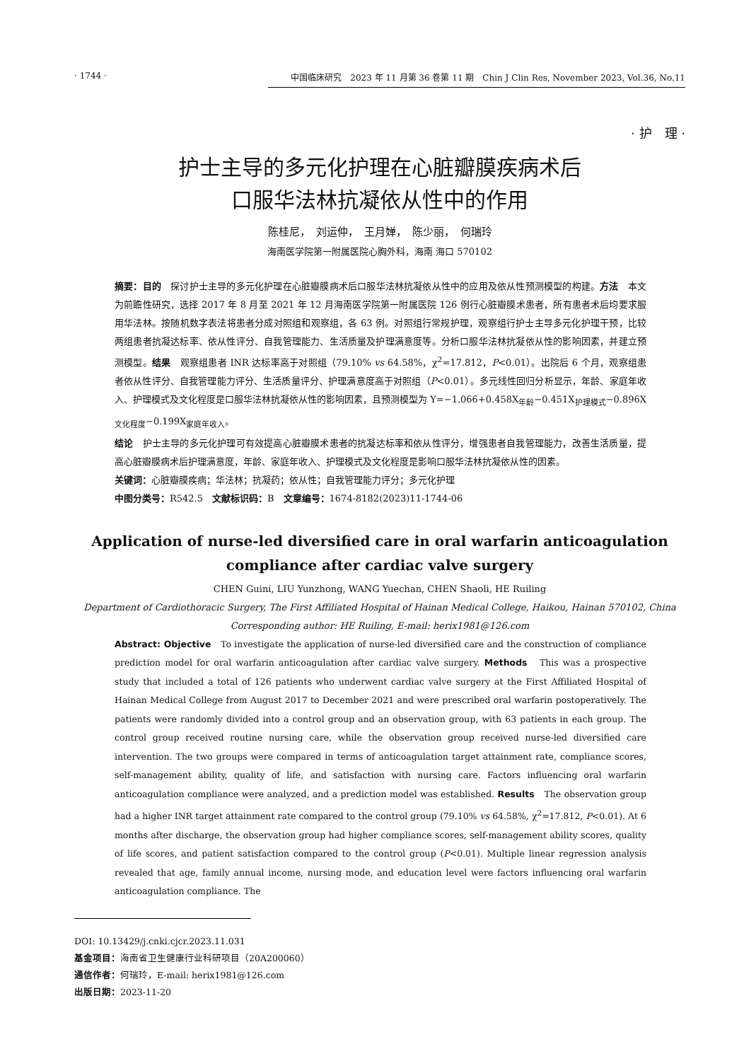· 1744 · 中国临床研究　2023 年 11 月第 36 卷第 11 期　Chin J Clin Res, November 2023, Vol.36, No.11
· 护　理 ·
护士主导的多元化护理在心脏瓣膜疾病术后
口服华法林抗凝依从性中的作用
陈桂尼，　刘运仲，　王月婵，　陈少丽，　何瑞玲
海南医学院第一附属医院心胸外科，海南 海口 570102
摘要：目的　探讨护士主导的多元化护理在心脏瓣膜病术后口服华法林抗凝依从性中的应用及依从性预测模型的构建。方法　本文为前瞻性研究，选择 2017 年 8 月至 2021 年 12 月海南医学院第一附属医院 126 例行心脏瓣膜术患者，所有患者术后均要求服用华法林。按随机数字表法将患者分成对照组和观察组，各 63 例。对照组行常规护理，观察组行护士主导多元化护理干预，比较两组患者抗凝达标率、依从性评分、自我管理能力、生活质量及护理满意度等。分析口服华法林抗凝依从性的影响因素，并建立预测模型。结果　观察组患者 INR 达标率高于对照组（79.10% vs 64.58%，χ<sup>2</sup>=17.812，P<0.01）。出院后 6 个月，观察组患者依从性评分、自我管理能力评分、生活质量评分、护理满意度高于对照组（P<0.01）。多元线性回归分析显示，年龄、家庭年收入、护理模式及文化程度是口服华法林抗凝依从性的影响因素，且预测模型为 Y=−1.066+0.458X<sub>年龄</sub>−0.451X<sub>护理模式</sub>−0.896X<sub>文化程度</sub>−0.199X<sub>家庭年收入</sub>。
结论　护士主导的多元化护理可有效提高心脏瓣膜术患者的抗凝达标率和依从性评分，增强患者自我管理能力，改善生活质量，提高心脏瓣膜病术后护理满意度，年龄、家庭年收入、护理模式及文化程度是影响口服华法林抗凝依从性的因素。
关键词：心脏瓣膜疾病；华法林；抗凝药；依从性；自我管理能力评分；多元化护理
中图分类号：R542.5　文献标识码：B　文章编号：1674-8182(2023)11-1744-06
Application of nurse-led diversified care in oral warfarin anticoagulation
compliance after cardiac valve surgery
CHEN Guini, LIU Yunzhong, WANG Yuechan, CHEN Shaoli, HE Ruiling
Department of Cardiothoracic Surgery, The First Affiliated Hospital of Hainan Medical College, Haikou, Hainan 570102, China
Corresponding author: HE Ruiling, E-mail: herix1981@126.com
Abstract: Objective　To investigate the application of nurse-led diversified care and the construction of compliance prediction model for oral warfarin anticoagulation after cardiac valve surgery. Methods　This was a prospective study that included a total of 126 patients who underwent cardiac valve surgery at the First Affiliated Hospital of Hainan Medical College from August 2017 to December 2021 and were prescribed oral warfarin postoperatively. The patients were randomly divided into a control group and an observation group, with 63 patients in each group. The control group received routine nursing care, while the observation group received nurse-led diversified care intervention. The two groups were compared in terms of anticoagulation target attainment rate, compliance scores, self-management ability, quality of life, and satisfaction with nursing care. Factors influencing oral warfarin anticoagulation compliance were analyzed, and a prediction model was established. Results　The observation group had a higher INR target attainment rate compared to the control group (79.10% vs 64.58%, χ<sup>2</sup>=17.812, P<0.01). At 6 months after discharge, the observation group had higher compliance scores, self-management ability scores, quality of life scores, and patient satisfaction compared to the control group (P<0.01). Multiple linear regression analysis revealed that age, family annual income, nursing mode, and education level were factors influencing oral warfarin anticoagulation compliance. The
DOI: 10.13429/j.cnki.cjcr.2023.11.031
基金项目：海南省卫生健康行业科研项目（20A200060）
通信作者：何瑞玲，E-mail: herix1981@126.com
出版日期：2023-11-20